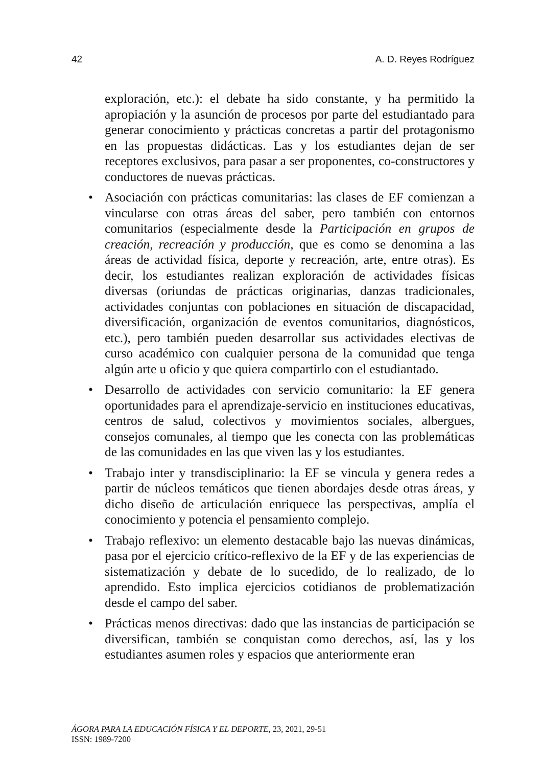42 A. D. Reyes Rodríguez
exploración, etc.): el debate ha sido constante, y ha permitido la apropiación y la asunción de procesos por parte del estudiantado para generar conocimiento y prácticas concretas a partir del protagonismo en las propuestas didácticas. Las y los estudiantes dejan de ser receptores exclusivos, para pasar a ser proponentes, co-constructores y conductores de nuevas prácticas.
• Asociación con prácticas comunitarias: las clases de EF comienzan a vincularse con otras áreas del saber, pero también con entornos comunitarios (especialmente desde la Participación en grupos de creación, recreación y producción, que es como se denomina a las áreas de actividad física, deporte y recreación, arte, entre otras). Es decir, los estudiantes realizan exploración de actividades físicas diversas (oriundas de prácticas originarias, danzas tradicionales, actividades conjuntas con poblaciones en situación de discapacidad, diversificación, organización de eventos comunitarios, diagnósticos, etc.), pero también pueden desarrollar sus actividades electivas de curso académico con cualquier persona de la comunidad que tenga algún arte u oficio y que quiera compartirlo con el estudiantado.
• Desarrollo de actividades con servicio comunitario: la EF genera oportunidades para el aprendizaje-servicio en instituciones educativas, centros de salud, colectivos y movimientos sociales, albergues, consejos comunales, al tiempo que les conecta con las problemáticas de las comunidades en las que viven las y los estudiantes.
• Trabajo inter y transdisciplinario: la EF se vincula y genera redes a partir de núcleos temáticos que tienen abordajes desde otras áreas, y dicho diseño de articulación enriquece las perspectivas, amplía el conocimiento y potencia el pensamiento complejo.
• Trabajo reflexivo: un elemento destacable bajo las nuevas dinámicas, pasa por el ejercicio crítico-reflexivo de la EF y de las experiencias de sistematización y debate de lo sucedido, de lo realizado, de lo aprendido. Esto implica ejercicios cotidianos de problematización desde el campo del saber.
• Prácticas menos directivas: dado que las instancias de participación se diversifican, también se conquistan como derechos, así, las y los estudiantes asumen roles y espacios que anteriormente eran
ÁGORA PARA LA EDUCACIÓN FÍSICA Y EL DEPORTE, 23, 2021, 29-51
ISSN: 1989-7200